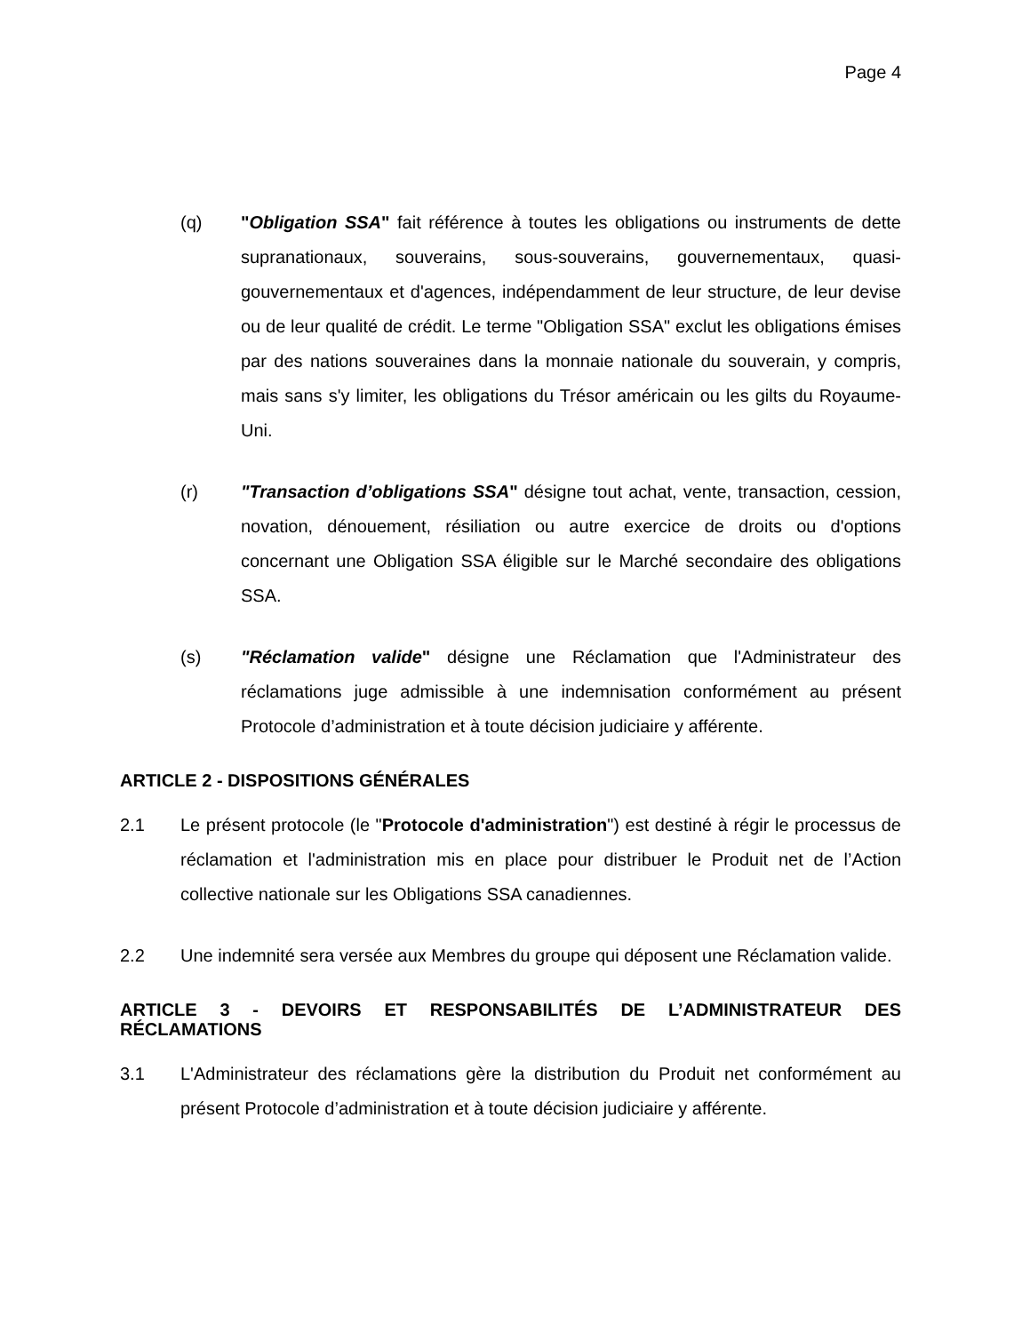Page 4
(q) "Obligation SSA" fait référence à toutes les obligations ou instruments de dette supranationaux, souverains, sous-souverains, gouvernementaux, quasi-gouvernementaux et d'agences, indépendamment de leur structure, de leur devise ou de leur qualité de crédit. Le terme "Obligation SSA" exclut les obligations émises par des nations souveraines dans la monnaie nationale du souverain, y compris, mais sans s'y limiter, les obligations du Trésor américain ou les gilts du Royaume-Uni.
(r) "Transaction d’obligations SSA" désigne tout achat, vente, transaction, cession, novation, dénouement, résiliation ou autre exercice de droits ou d'options concernant une Obligation SSA éligible sur le Marché secondaire des obligations SSA.
(s) "Réclamation valide" désigne une Réclamation que l'Administrateur des réclamations juge admissible à une indemnisation conformément au présent Protocole d’administration et à toute décision judiciaire y afférente.
ARTICLE 2 - DISPOSITIONS GÉNÉRALES
2.1 Le présent protocole (le "Protocole d'administration") est destiné à régir le processus de réclamation et l'administration mis en place pour distribuer le Produit net de l’Action collective nationale sur les Obligations SSA canadiennes.
2.2 Une indemnité sera versée aux Membres du groupe qui déposent une Réclamation valide.
ARTICLE 3 - DEVOIRS ET RESPONSABILITÉS DE L’ADMINISTRATEUR DES RÉCLAMATIONS
3.1 L'Administrateur des réclamations gère la distribution du Produit net conformément au présent Protocole d’administration et à toute décision judiciaire y afférente.